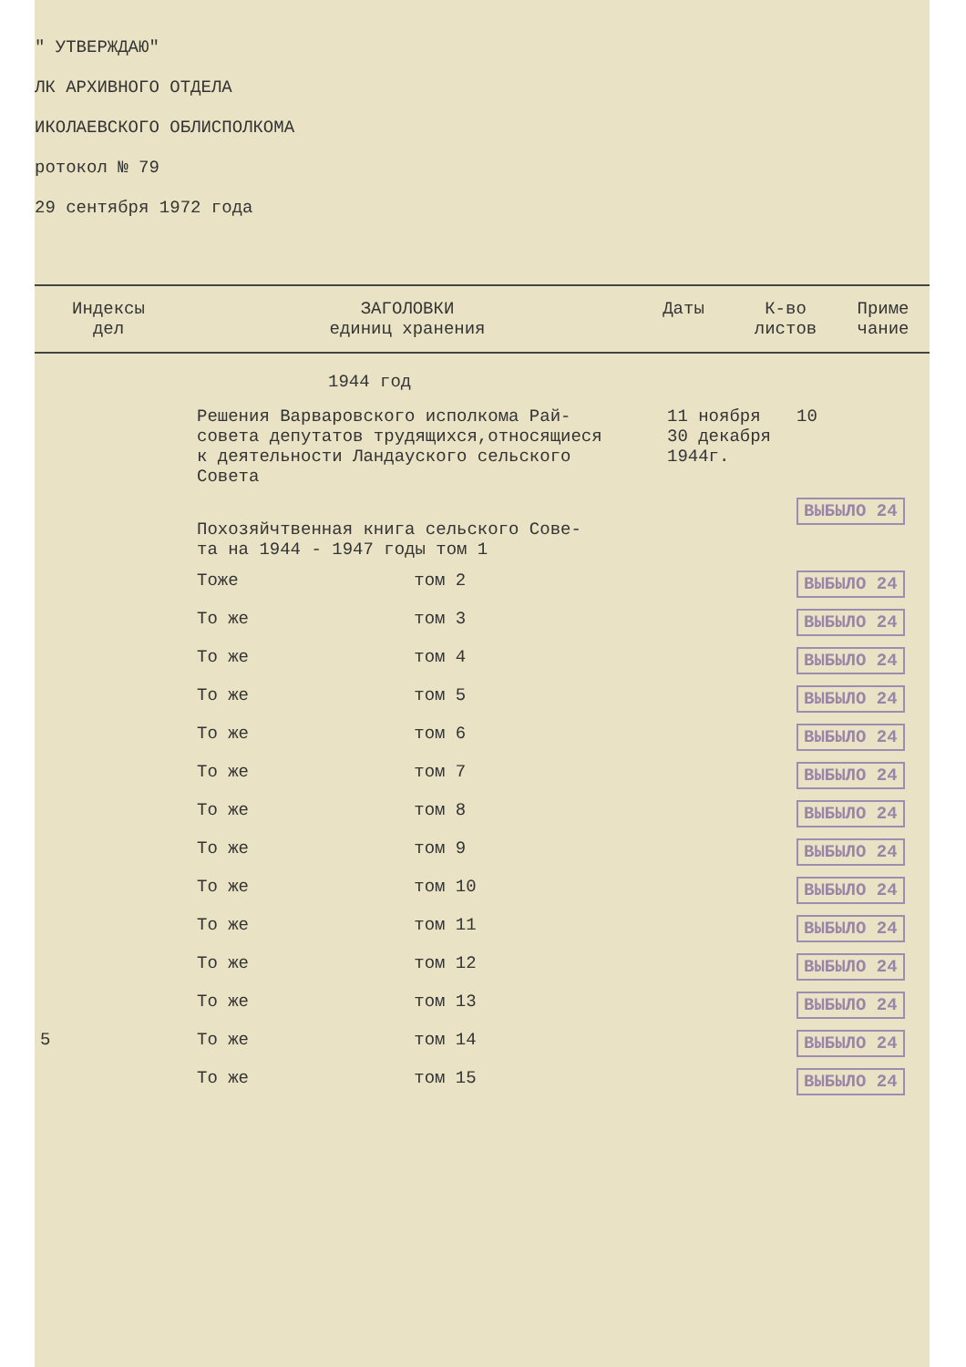" УТВЕРЖДАЮ"
ЛК АРХИВНОГО ОТДЕЛА
ИКОЛАЕВСКОГО ОБЛИСПОЛКОМА
ротокол № 79
29 сентября 1972 года
| Индексы дел | ЗАГОЛОВКИ единиц хранения | Даты | К-во листов | Приме чание |
| | 1944 год | | | |
| | Решения Варваровского исполкома Рай- совета депутатов трудящихся,относящиеся к деятельности Ландауского сельского Совета | | 11 ноября 30 декабря 1944г. | 10 |
| | Похозяйчтвенная книга сельского Сове- та на 1944 - 1947 годы том 1 | | | ВЫБЫЛО 24 |
| | Тоже | том 2 | | ВЫБЫЛО 24 |
| | То же | том 3 | | ВЫБЫЛО 24 |
| | То же | том 4 | | ВЫБЫЛО 24 |
| | То же | том 5 | | ВЫБЫЛО 24 |
| | То же | том 6 | | ВЫБЫЛО 24 |
| | То же | том 7 | | ВЫБЫЛО 24 |
| | То же | том 8 | | ВЫБЫЛО 24 |
| | То же | том 9 | | ВЫБЫЛО 24 |
| | То же | том 10 | | ВЫБЫЛО 24 |
| | То же | том 11 | | ВЫБЫЛО 24 |
| | То же | том 12 | | ВЫБЫЛО 24 |
| | То же | том 13 | | ВЫБЫЛО 24 |
| 5 | То же | том 14 | | ВЫБЫЛО 24 |
| | То же | том 15 | | ВЫБЫЛО 24 |